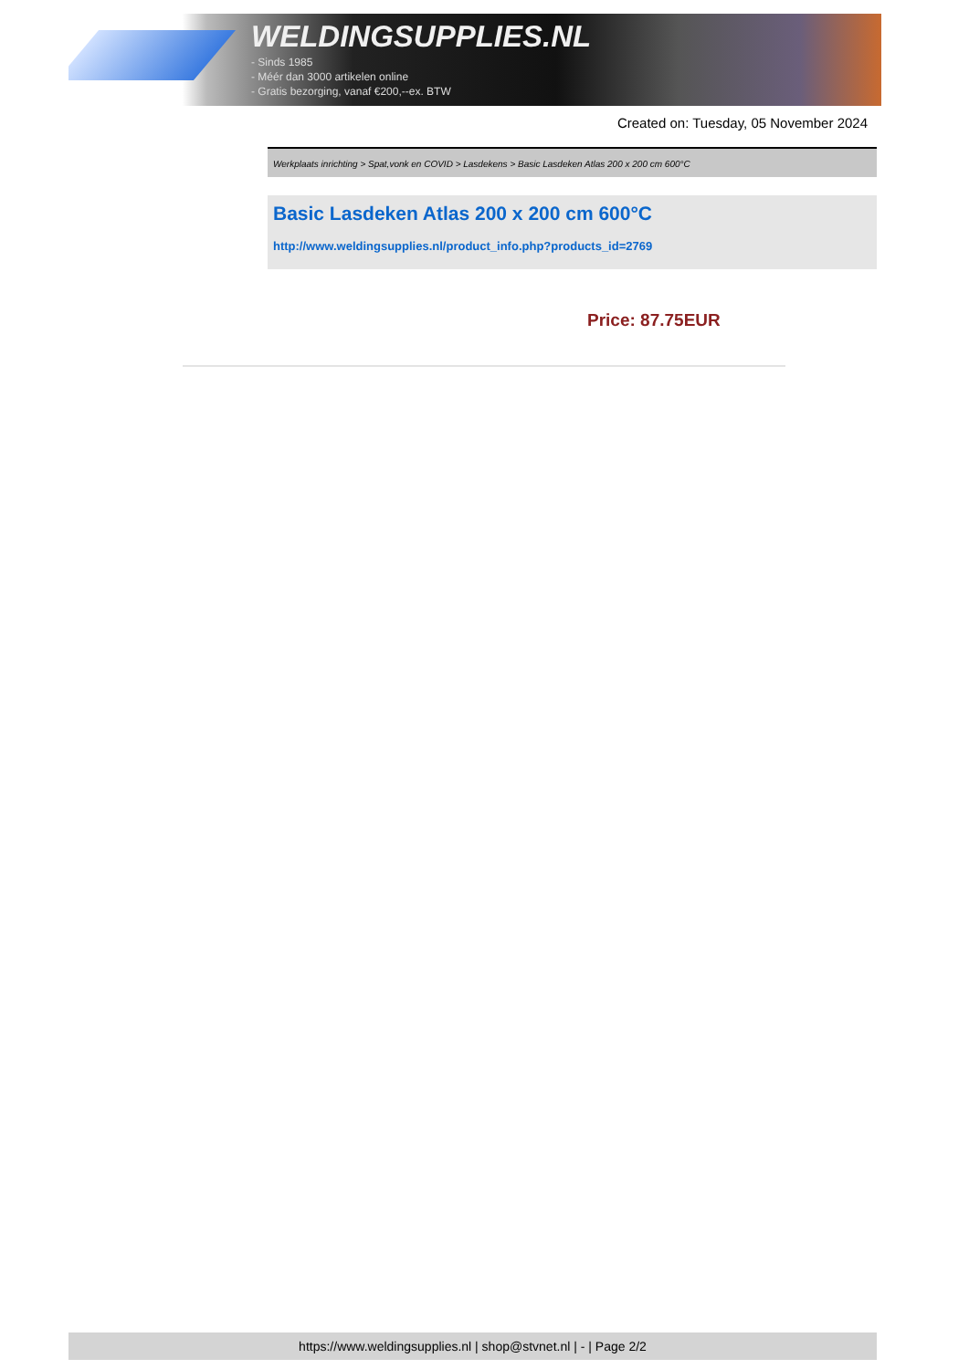WELDINGSUPPLIES.NL
- Sinds 1985
- Méér dan 3000 artikelen online
- Gratis bezorging, vanaf €200,--ex. BTW
Created on: Tuesday, 05 November 2024
Werkplaats inrichting > Spat,vonk en COVID > Lasdekens > Basic Lasdeken Atlas 200 x 200 cm 600°C
Basic Lasdeken Atlas 200 x 200 cm 600°C
http://www.weldingsupplies.nl/product_info.php?products_id=2769
Price: 87.75EUR
https://www.weldingsupplies.nl | shop@stvnet.nl | - | Page 2/2